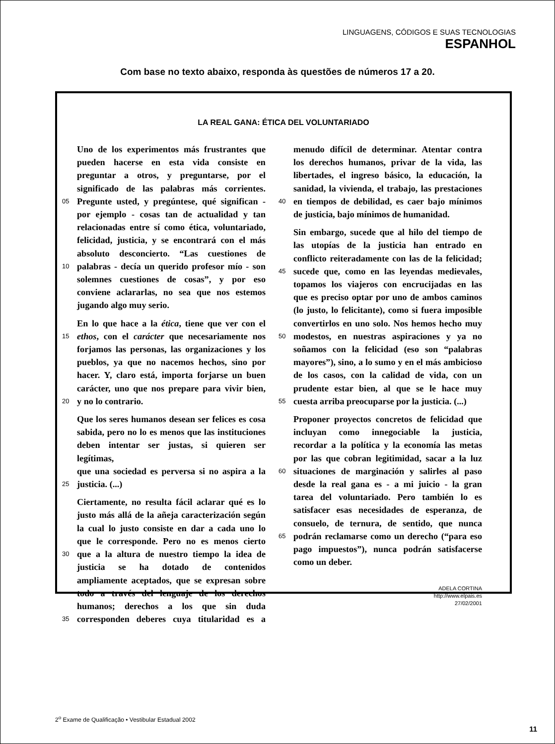LINGUAGENS, CÓDIGOS E SUAS TECNOLOGIAS
ESPANHOL
Com base no texto abaixo, responda às questões de números 17 a 20.
LA REAL GANA: ÉTICA DEL VOLUNTARIADO
Uno de los experimentos más frustrantes que
pueden hacerse en esta vida consiste en
preguntar a otros, y preguntarse, por el
significado de las palabras más corrientes.
05 Pregunte usted, y pregúntese, qué significan -
por ejemplo - cosas tan de actualidad y tan
relacionadas entre sí como ética, voluntariado,
felicidad, justicia, y se encontrará con el más
absoluto desconcierto. “Las cuestiones de
10 palabras - decía un querido profesor mío - son
solemnes cuestiones de cosas”, y por eso
conviene aclararlas, no sea que nos estemos
jugando algo muy serio.
En lo que hace a la ética, tiene que ver con el
15 ethos, con el carácter que necesariamente nos
forjamos las personas, las organizaciones y los
pueblos, ya que no nacemos hechos, sino por
hacer. Y, claro está, importa forjarse un buen
carácter, uno que nos prepare para vivir bien,
20 y no lo contrario.
Que los seres humanos desean ser felices es cosa
sabida, pero no lo es menos que las instituciones
deben intentar ser justas, si quieren ser legítimas,
que una sociedad es perversa si no aspira a la
25 justicia. (...)
Ciertamente, no resulta fácil aclarar qué es lo
justo más allá de la añeja caracterización según
la cual lo justo consiste en dar a cada uno lo
que le corresponde. Pero no es menos cierto
30 que a la altura de nuestro tiempo la idea de
justicia se ha dotado de contenidos
ampliamente aceptados, que se expresan sobre
todo a través del lenguaje de los derechos
humanos; derechos a los que sin duda
35 corresponden deberes cuya titularidad es a
menudo difícil de determinar. Atentar contra
los derechos humanos, privar de la vida, las
libertades, el ingreso básico, la educación, la
sanidad, la vivienda, el trabajo, las prestaciones
40 en tiempos de debilidad, es caer bajo mínimos
de justicia, bajo mínimos de humanidad.
Sin embargo, sucede que al hilo del tiempo de
las utopías de la justicia han entrado en
conflicto reiteradamente con las de la felicidad;
45 sucede que, como en las leyendas medievales,
topamos los viajeros con encrucijadas en las
que es preciso optar por uno de ambos caminos
(lo justo, lo felicitante), como si fuera imposible
convertirlos en uno solo. Nos hemos hecho muy
50 modestos, en nuestras aspiraciones y ya no
soñamos con la felicidad (eso son “palabras
mayores”), sino, a lo sumo y en el más ambicioso
de los casos, con la calidad de vida, con un
prudente estar bien, al que se le hace muy
55 cuesta arriba preocuparse por la justicia. (...)
Proponer proyectos concretos de felicidad que
incluyan como innegociable la justicia,
recordar a la política y la economía las metas
por las que cobran legitimidad, sacar a la luz
60 situaciones de marginación y salirles al paso
desde la real gana es - a mi juicio - la gran
tarea del voluntariado. Pero también lo es
satisfacer esas necesidades de esperanza, de
consuelo, de ternura, de sentido, que nunca
65 podrán reclamarse como un derecho (“para eso
pago impuestos”), nunca podrán satisfacerse
como un deber.
ADELA CORTINA
http://www.elpais.es
27/02/2001
2<sup>o</sup> Exame de Qualificação • Vestibular Estadual 2002
11